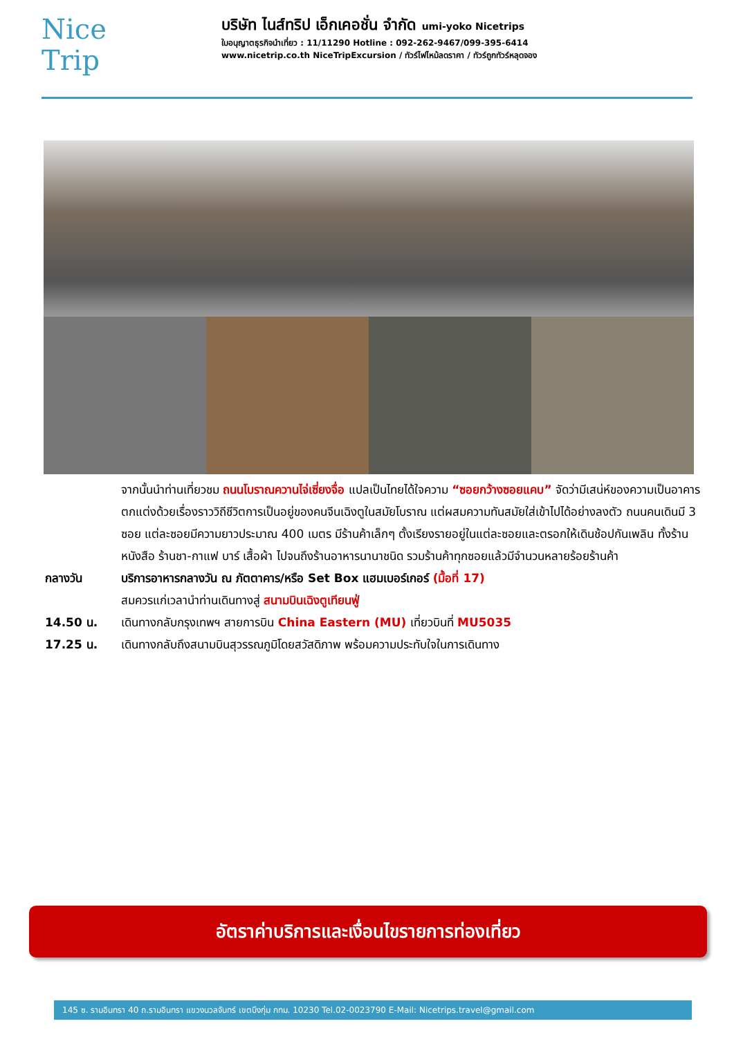Nice
Trip
บริษัท ไนส์ทริป เอ็กเคอชั่น จำกัด umi-yoko Nicetrips
ใบอนุญาตธุรกิจนำเที่ยว : 11/11290 Hotline : 092-262-9467/099-395-6414
www.nicetrip.co.th NiceTripExcursion / ทัวร์ไฟไหม้ลดราคา / ทัวร์ถูกทัวร์หลุดจอง
จากนั้นนำท่านเที่ยวชม ถนนโบราณควานไจ่เซี่ยงจื่อ แปลเป็นไทยได้ใจความ “ซอยกว้างซอยแคบ” จัดว่ามีเสน่ห์ของความเป็นอาคารตกแต่งด้วยเรื่องราววิถีชีวิตการเป็นอยู่ของคนจีนเฉิงตูในสมัยโบราณ แต่ผสมความทันสมัยใส่เข้าไปได้อย่างลงตัว ถนนคนเดินมี 3 ซอย แต่ละซอยมีความยาวประมาณ 400 เมตร มีร้านค้าเล็กๆ ตั้งเรียงรายอยู่ในแต่ละซอยและตรอกให้เดินช้อปกันเพลิน ทั้งร้านหนังสือ ร้านชา-กาแฟ บาร์ เสื้อผ้า ไปจนถึงร้านอาหารนานาชนิด รวมร้านค้าทุกซอยแล้วมีจำนวนหลายร้อยร้านค้า
กลางวัน บริการอาหารกลางวัน ณ ภัตตาคาร/หรือ Set Box แฮมเบอร์เกอร์ (มื้อที่ 17)
สมควรแก่เวลานำท่านเดินทางสู่ สนามบินเฉิงตูเทียนฟู่
14.50 น. เดินทางกลับกรุงเทพฯ สายการบิน China Eastern (MU) เที่ยวบินที่ MU5035
17.25 น. เดินทางกลับถึงสนามบินสุวรรณภูมิโดยสวัสดิภาพ พร้อมความประทับใจในการเดินทาง
อัตราค่าบริการและเงื่อนไขรายการท่องเที่ยว
145 ซ. รามอินทรา 40 ถ.รามอินทรา แขวงนวลจันทร์ เขตบึงกุ่ม กทม. 10230 Tel.02-0023790 E-Mail: Nicetrips.travel@gmail.com